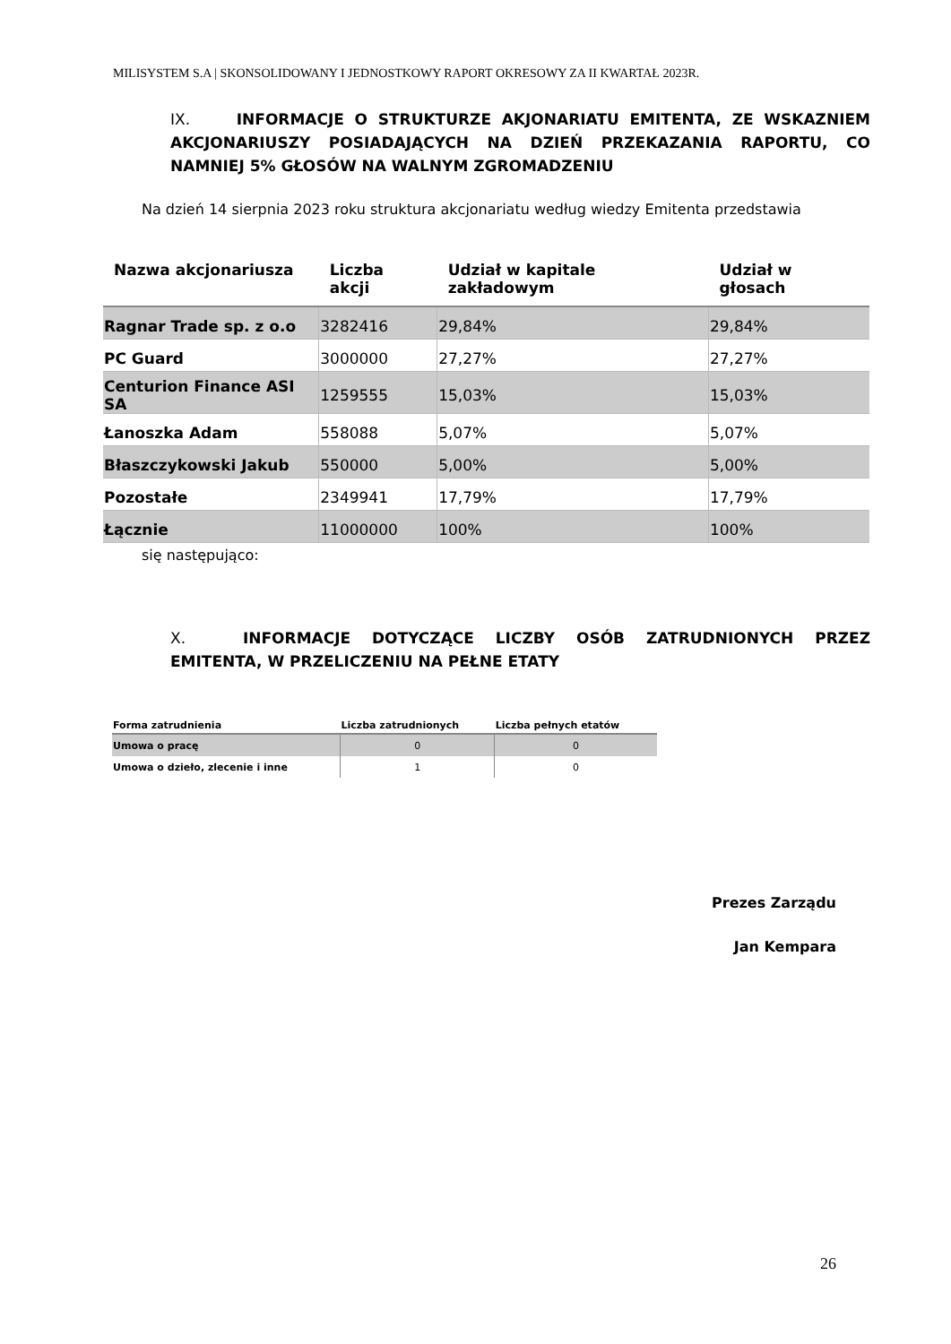MILISYSTEM S.A | SKONSOLIDOWANY I JEDNOSTKOWY RAPORT OKRESOWY ZA II KWARTAŁ 2023R.
IX. INFORMACJE O STRUKTURZE AKJONARIATU EMITENTA, ZE WSKAZNIEM AKCJONARIUSZY POSIADAJĄCYCH NA DZIEŃ PRZEKAZANIA RAPORTU, CO NAMNIEJ 5% GŁOSÓW NA WALNYM ZGROMADZENIU
Na dzień 14 sierpnia 2023 roku struktura akcjonariatu według wiedzy Emitenta przedstawia
| Nazwa akcjonariusza | Liczba akcji | Udział w kapitale zakładowym | Udział w głosach |
| --- | --- | --- | --- |
| Ragnar Trade sp. z o.o | 3282416 | 29,84% | 29,84% |
| PC Guard | 3000000 | 27,27% | 27,27% |
| Centurion Finance ASI SA | 1259555 | 15,03% | 15,03% |
| Łanoszka Adam | 558088 | 5,07% | 5,07% |
| Błaszczykowski Jakub | 550000 | 5,00% | 5,00% |
| Pozostałe | 2349941 | 17,79% | 17,79% |
| Łącznie | 11000000 | 100% | 100% |
się następująco:
X. INFORMACJE DOTYCZĄCE LICZBY OSÓB ZATRUDNIONYCH PRZEZ EMITENTA, W PRZELICZENIU NA PEŁNE ETATY
| Forma zatrudnienia | Liczba zatrudnionych | Liczba pełnych etatów |
| --- | --- | --- |
| Umowa o pracę | 0 | 0 |
| Umowa o dzieło, zlecenie i inne | 1 | 0 |
Prezes Zarządu
Jan Kempara
26